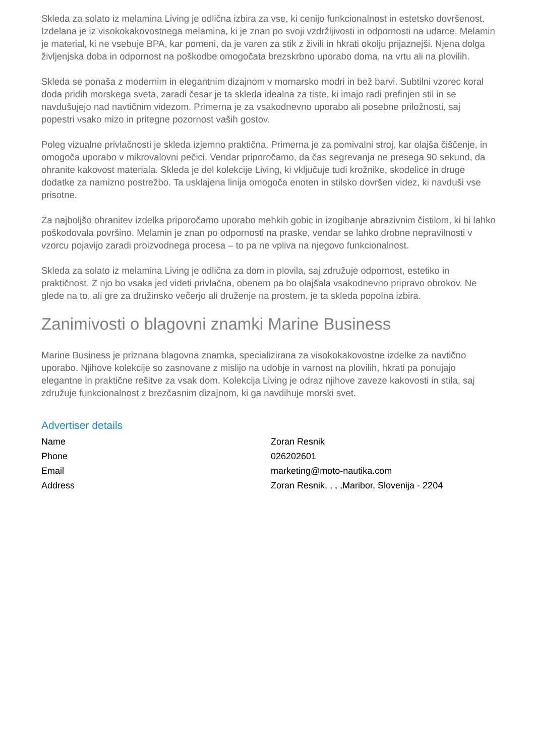Skleda za solato iz melamina Living je odlična izbira za vse, ki cenijo funkcionalnost in estetsko dovršenost. Izdelana je iz visokokakovostnega melamina, ki je znan po svoji vzdržljivosti in odpornosti na udarce. Melamin je material, ki ne vsebuje BPA, kar pomeni, da je varen za stik z živili in hkrati okolju prijaznejši. Njena dolga življenjska doba in odpornost na poškodbe omogočata brezskrbno uporabo doma, na vrtu ali na plovilih.
Skleda se ponaša z modernim in elegantnim dizajnom v mornarsko modri in bež barvi. Subtilni vzorec koral doda pridih morskega sveta, zaradi česar je ta skleda idealna za tiste, ki imajo radi prefinjen stil in se navdušujejo nad navtičnim videzom. Primerna je za vsakodnevno uporabo ali posebne priložnosti, saj popestri vsako mizo in pritegne pozornost vaših gostov.
Poleg vizualne privlačnosti je skleda izjemno praktična. Primerna je za pomivalni stroj, kar olajša čiščenje, in omogoča uporabo v mikrovalovni pečici. Vendar priporočamo, da čas segrevanja ne presega 90 sekund, da ohranite kakovost materiala. Skleda je del kolekcije Living, ki vključuje tudi krožnike, skodelice in druge dodatke za namizno postrežbo. Ta usklajena linija omogoča enoten in stilsko dovršen videz, ki navduši vse prisotne.
Za najboljšo ohranitev izdelka priporočamo uporabo mehkih gobic in izogibanje abrazivnim čistilom, ki bi lahko poškodovala površino. Melamin je znan po odpornosti na praske, vendar se lahko drobne nepravilnosti v vzorcu pojavijo zaradi proizvodnega procesa – to pa ne vpliva na njegovo funkcionalnost.
Skleda za solato iz melamina Living je odlična za dom in plovila, saj združuje odpornost, estetiko in praktičnost. Z njo bo vsaka jed videti privlačna, obenem pa bo olajšala vsakodnevno pripravo obrokov. Ne glede na to, ali gre za družinsko večerjo ali druženje na prostem, je ta skleda popolna izbira.
Zanimivosti o blagovni znamki Marine Business
Marine Business je priznana blagovna znamka, specializirana za visokokakovostne izdelke za navtično uporabo. Njihove kolekcije so zasnovane z mislijo na udobje in varnost na plovilih, hkrati pa ponujajo elegantne in praktične rešitve za vsak dom. Kolekcija Living je odraz njihove zaveze kakovosti in stila, saj združuje funkcionalnost z brezčasnim dizajnom, ki ga navdihuje morski svet.
Advertiser details
| Name | Zoran Resnik |
| Phone | 026202601 |
| Email | marketing@moto-nautika.com |
| Address | Zoran Resnik, , , ,Maribor, Slovenija - 2204 |